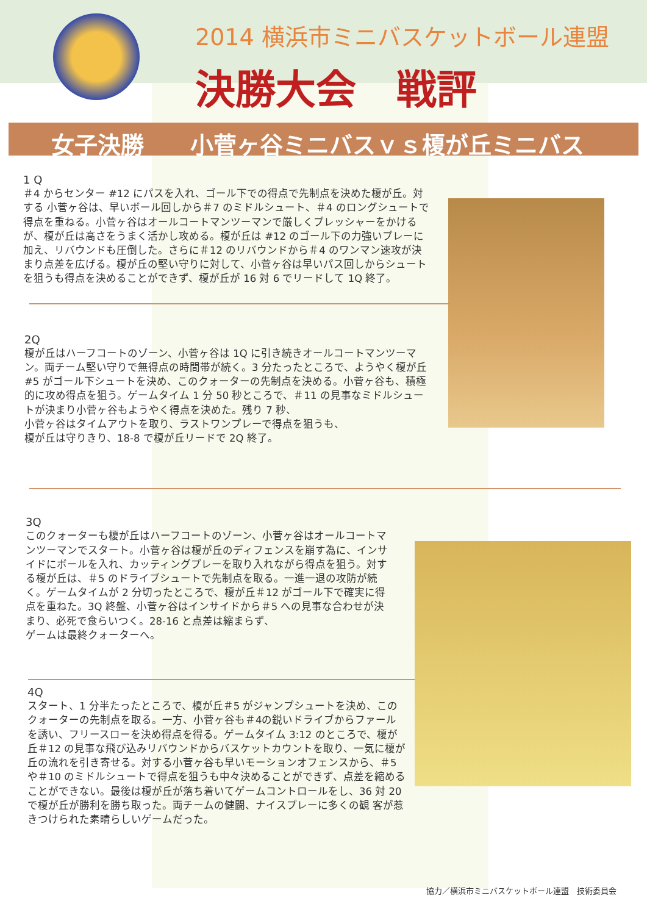2014 横浜市ミニバスケットボール連盟
決勝大会　戦評
女子決勝　　小菅ヶ谷ミニバスｖｓ榎が丘ミニバス
1 Q
＃4 からセンター #12 にパスを入れ、ゴール下での得点で先制点を決めた榎が丘。対する 小菅ヶ谷は、早いボール回しから＃7 のミドルシュート、＃4 のロングシュートで得点を重ねる。小菅ヶ谷はオールコートマンツーマンで厳しくプレッシャーをかけるが、榎が丘は高さをうまく活かし攻める。榎が丘は #12 のゴール下の力強いプレーに加え、リバウンドも圧倒した。さらに＃12 のリバウンドから＃4 のワンマン速攻が決まり点差を広げる。榎が丘の堅い守りに対して、小菅ヶ谷は早いパス回しからシュートを狙うも得点を決めることができず、榎が丘が 16 対 6 でリードして 1Q 終了。
2Q
榎が丘はハーフコートのゾーン、小菅ヶ谷は 1Q に引き続きオールコートマンツーマン。両チーム堅い守りで無得点の時間帯が続く。3 分たったところで、ようやく榎が丘 #5 がゴール下シュートを決め、このクォーターの先制点を決める。小菅ヶ谷も、積極的に攻め得点を狙う。ゲームタイム 1 分 50 秒ところで、＃11 の見事なミドルシュートが決まり小菅ヶ谷もようやく得点を決めた。残り 7 秒、
小菅ヶ谷はタイムアウトを取り、ラストワンプレーで得点を狙うも、
榎が丘は守りきり、18-8 で榎が丘リードで 2Q 終了。
3Q
このクォーターも榎が丘はハーフコートのゾーン、小菅ヶ谷はオールコートマンツーマンでスタート。小菅ヶ谷は榎が丘のディフェンスを崩す為に、インサイドにボールを入れ、カッティングプレーを取り入れながら得点を狙う。対する榎が丘は、＃5 のドライブシュートで先制点を取る。一進一退の攻防が続く。ゲームタイムが 2 分切ったところで、榎が丘＃12 がゴール下で確実に得点を重ねた。3Q 終盤、小菅ヶ谷はインサイドから＃5 への見事な合わせが決まり、必死で食らいつく。28-16 と点差は縮まらず、
ゲームは最終クォーターへ。
4Q
スタート、1 分半たったところで、榎が丘＃5 がジャンプシュートを決め、このクォーターの先制点を取る。一方、小菅ヶ谷も＃4の鋭いドライブからファールを誘い、フリースローを決め得点を得る。ゲームタイム 3:12 のところで、榎が丘＃12 の見事な飛び込みリバウンドからバスケットカウントを取り、一気に榎が丘の流れを引き寄せる。対する小菅ヶ谷も早いモーションオフェンスから、＃5 や＃10 のミドルシュートで得点を狙うも中々決めることができず、点差を縮めることができない。最後は榎が丘が落ち着いてゲームコントロールをし、36 対 20 で榎が丘が勝利を勝ち取った。両チームの健闘、ナイスプレーに多くの観 客が惹きつけられた素晴らしいゲームだった。
協力／横浜市ミニバスケットボール連盟　技術委員会